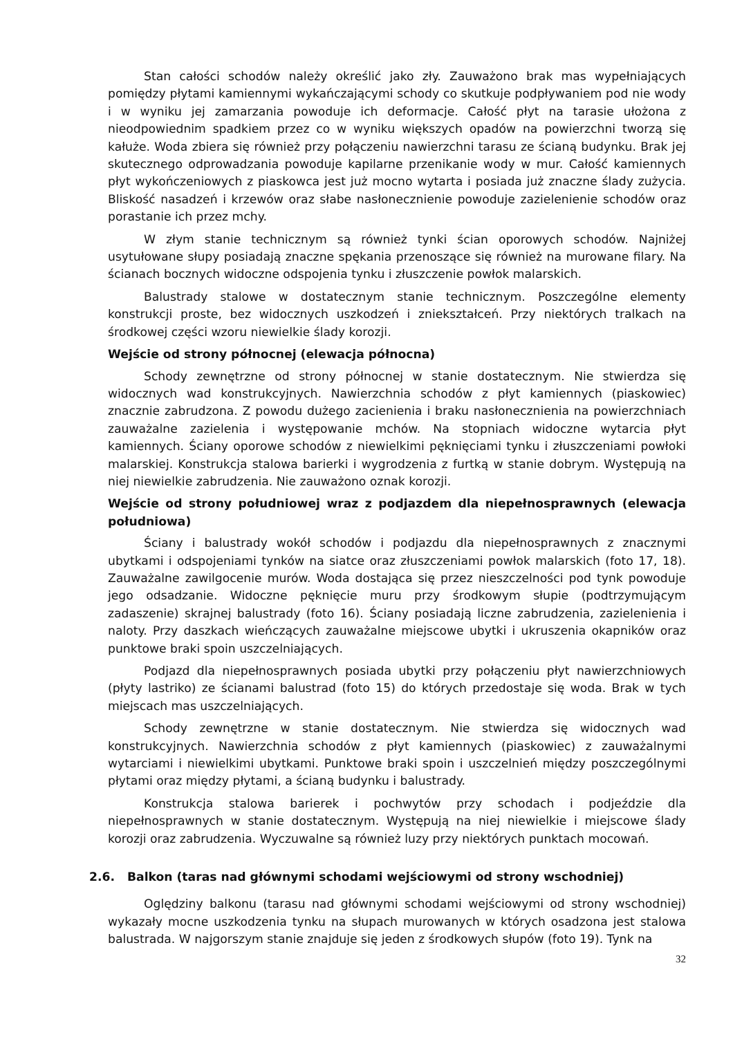Stan całości schodów należy określić jako zły. Zauważono brak mas wypełniających pomiędzy płytami kamiennymi wykańczającymi schody co skutkuje podpływaniem pod nie wody i w wyniku jej zamarzania powoduje ich deformacje. Całość płyt na tarasie ułożona z nieodpowiednim spadkiem przez co w wyniku większych opadów na powierzchni tworzą się kałuże. Woda zbiera się również przy połączeniu nawierzchni tarasu ze ścianą budynku. Brak jej skutecznego odprowadzania powoduje kapilarne przenikanie wody w mur. Całość kamiennych płyt wykończeniowych z piaskowca jest już mocno wytarta i posiada już znaczne ślady zużycia. Bliskość nasadzeń i krzewów oraz słabe nasłonecznienie powoduje zazielenienie schodów oraz porastanie ich przez mchy.
W złym stanie technicznym są również tynki ścian oporowych schodów. Najniżej usytułowane słupy posiadają znaczne spękania przenoszące się również na murowane filary. Na ścianach bocznych widoczne odspojenia tynku i złuszczenie powłok malarskich.
Balustrady stalowe w dostatecznym stanie technicznym. Poszczególne elementy konstrukcji proste, bez widocznych uszkodzeń i zniekształceń. Przy niektórych tralkach na środkowej części wzoru niewielkie ślady korozji.
Wejście od strony północnej (elewacja północna)
Schody zewnętrzne od strony północnej w stanie dostatecznym. Nie stwierdza się widocznych wad konstrukcyjnych. Nawierzchnia schodów z płyt kamiennych (piaskowiec) znacznie zabrudzona. Z powodu dużego zacienienia i braku nasłonecznienia na powierzchniach zauważalne zazielenia i występowanie mchów. Na stopniach widoczne wytarcia płyt kamiennych. Ściany oporowe schodów z niewielkimi pęknięciami tynku i złuszczeniami powłoki malarskiej. Konstrukcja stalowa barierki i wygrodzenia z furtką w stanie dobrym. Występują na niej niewielkie zabrudzenia. Nie zauważono oznak korozji.
Wejście od strony południowej wraz z podjazdem dla niepełnosprawnych (elewacja południowa)
Ściany i balustrady wokół schodów i podjazdu dla niepełnosprawnych z znacznymi ubytkami i odspojeniami tynków na siatce oraz złuszczeniami powłok malarskich (foto 17, 18). Zauważalne zawilgocenie murów. Woda dostająca się przez nieszczelności pod tynk powoduje jego odsadzanie. Widoczne pęknięcie muru przy środkowym słupie (podtrzymującym zadaszenie) skrajnej balustrady (foto 16). Ściany posiadają liczne zabrudzenia, zazielenienia i naloty. Przy daszkach wieńczących zauważalne miejscowe ubytki i ukruszenia okapników oraz punktowe braki spoin uszczelniających.
Podjazd dla niepełnosprawnych posiada ubytki przy połączeniu płyt nawierzchniowych (płyty lastriko) ze ścianami balustrad (foto 15) do których przedostaje się woda. Brak w tych miejscach mas uszczelniających.
Schody zewnętrzne w stanie dostatecznym. Nie stwierdza się widocznych wad konstrukcyjnych. Nawierzchnia schodów z płyt kamiennych (piaskowiec) z zauważalnymi wytarciami i niewielkimi ubytkami. Punktowe braki spoin i uszczelnień między poszczególnymi płytami oraz między płytami, a ścianą budynku i balustrady.
Konstrukcja stalowa barierek i pochwytów przy schodach i podjeździe dla niepełnosprawnych w stanie dostatecznym. Występują na niej niewielkie i miejscowe ślady korozji oraz zabrudzenia. Wyczuwalne są również luzy przy niektórych punktach mocowań.
2.6. Balkon (taras nad głównymi schodami wejściowymi od strony wschodniej)
Oględziny balkonu (tarasu nad głównymi schodami wejściowymi od strony wschodniej) wykazały mocne uszkodzenia tynku na słupach murowanych w których osadzona jest stalowa balustrada. W najgorszym stanie znajduje się jeden z środkowych słupów (foto 19). Tynk na
32